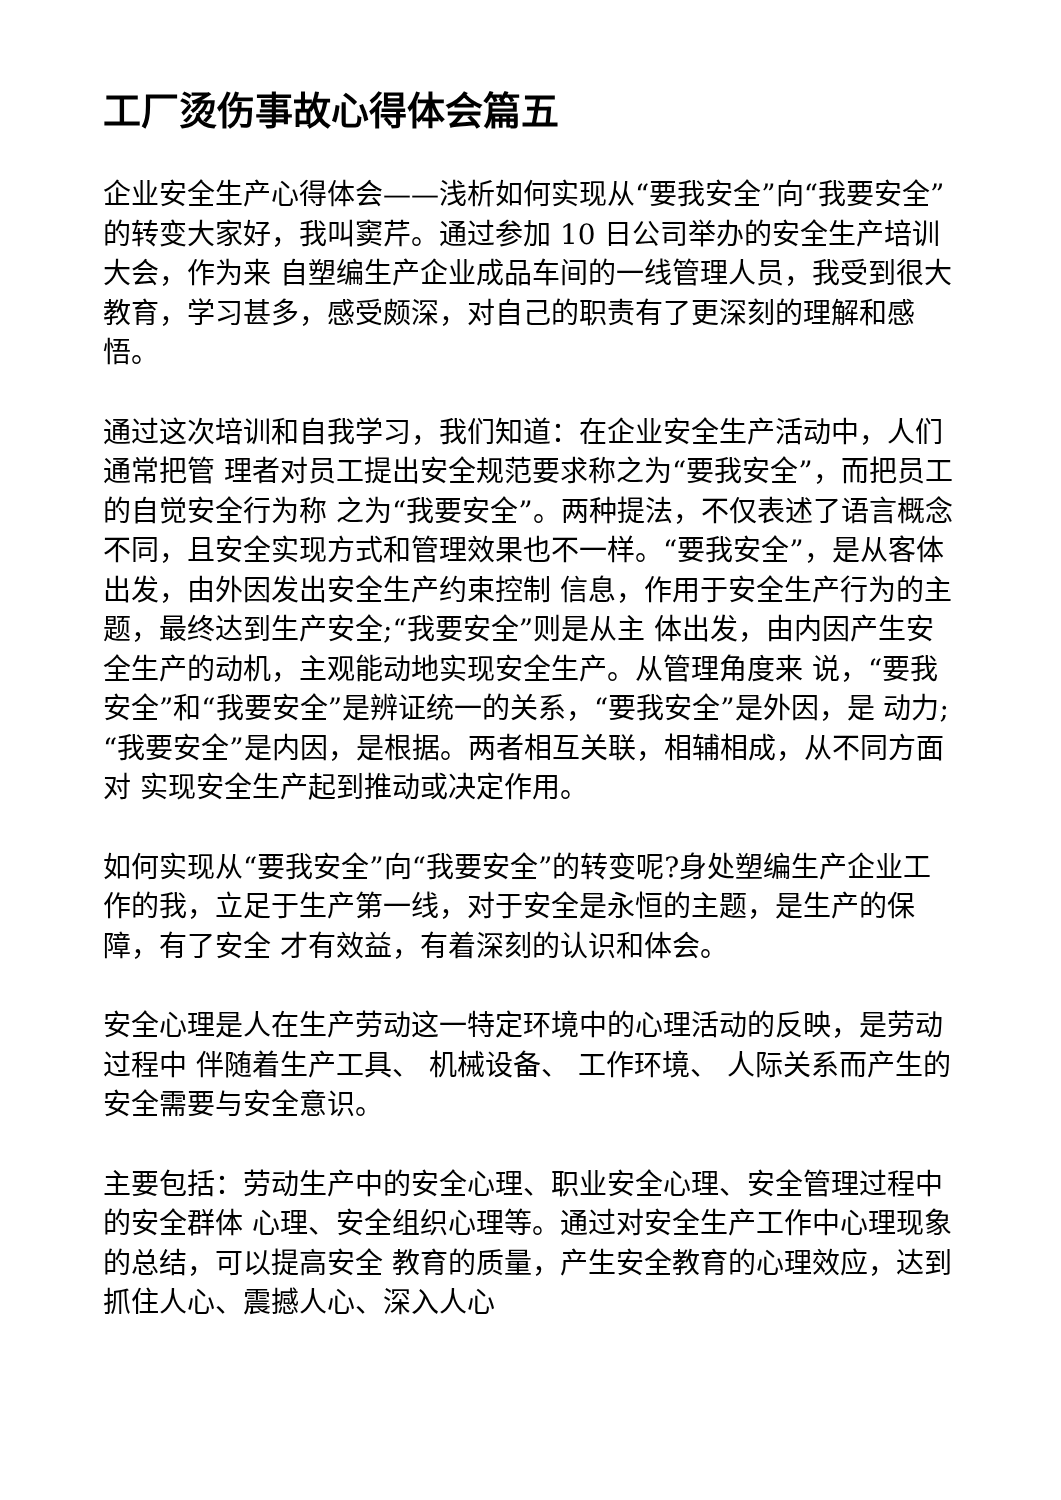工厂烫伤事故心得体会篇五
企业安全生产心得体会——浅析如何实现从“要我安全”向“我要安全”的转变大家好，我叫窦芹。通过参加 10 日公司举办的安全生产培训大会，作为来 自塑编生产企业成品车间的一线管理人员，我受到很大教育，学习甚多，感受颇深，对自己的职责有了更深刻的理解和感悟。
通过这次培训和自我学习，我们知道：在企业安全生产活动中，人们通常把管 理者对员工提出安全规范要求称之为“要我安全”，而把员工的自觉安全行为称 之为“我要安全”。两种提法，不仅表述了语言概念不同，且安全实现方式和管理效果也不一样。“要我安全”，是从客体出发，由外因发出安全生产约束控制 信息，作用于安全生产行为的主题，最终达到生产安全;“我要安全”则是从主 体出发，由内因产生安全生产的动机，主观能动地实现安全生产。从管理角度来 说，“要我安全”和“我要安全”是辨证统一的关系，“要我安全”是外因，是 动力;“我要安全”是内因，是根据。两者相互关联，相辅相成，从不同方面对 实现安全生产起到推动或决定作用。
如何实现从“要我安全”向“我要安全”的转变呢?身处塑编生产企业工 作的我，立足于生产第一线，对于安全是永恒的主题，是生产的保障，有了安全 才有效益，有着深刻的认识和体会。
安全心理是人在生产劳动这一特定环境中的心理活动的反映，是劳动过程中 伴随着生产工具、 机械设备、 工作环境、 人际关系而产生的安全需要与安全意识。
主要包括：劳动生产中的安全心理、职业安全心理、安全管理过程中的安全群体 心理、安全组织心理等。通过对安全生产工作中心理现象的总结，可以提高安全 教育的质量，产生安全教育的心理效应，达到抓住人心、震撼人心、深入人心